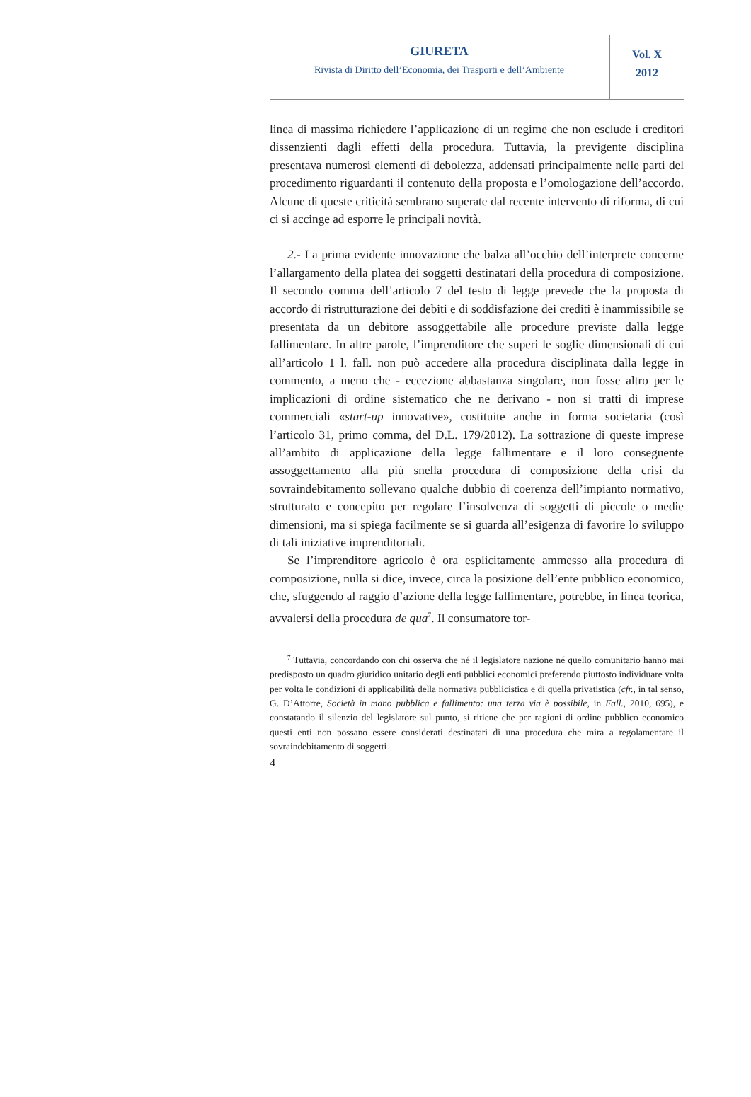GIURETA
Rivista di Diritto dell’Economia, dei Trasporti e dell’Ambiente
Vol. X
2012
linea di massima richiedere l’applicazione di un regime che non esclude i creditori dissenzienti dagli effetti della procedura. Tuttavia, la previgente disciplina presentava numerosi elementi di debolezza, addensati principalmente nelle parti del procedimento riguardanti il contenuto della proposta e l’omologazione dell’accordo. Alcune di queste criticità sembrano superate dal recente intervento di riforma, di cui ci si accinge ad esporre le principali novità.
2.- La prima evidente innovazione che balza all’occhio dell’interprete concerne l’allargamento della platea dei soggetti destinatari della procedura di composizione. Il secondo comma dell’articolo 7 del testo di legge prevede che la proposta di accordo di ristrutturazione dei debiti e di soddisfazione dei crediti è inammissibile se presentata da un debitore assoggettabile alle procedure previste dalla legge fallimentare. In altre parole, l’imprenditore che superi le soglie dimensionali di cui all’articolo 1 l. fall. non può accedere alla procedura disciplinata dalla legge in commento, a meno che - eccezione abbastanza singolare, non fosse altro per le implicazioni di ordine sistematico che ne derivano - non si tratti di imprese commerciali «start-up innovative», costituite anche in forma societaria (così l’articolo 31, primo comma, del D.L. 179/2012). La sottrazione di queste imprese all’ambito di applicazione della legge fallimentare e il loro conseguente assoggettamento alla più snella procedura di composizione della crisi da sovraindebitamento sollevano qualche dubbio di coerenza dell’impianto normativo, strutturato e concepito per regolare l’insolvenza di soggetti di piccole o medie dimensioni, ma si spiega facilmente se si guarda all’esigenza di favorire lo sviluppo di tali iniziative imprenditoriali.
Se l’imprenditore agricolo è ora esplicitamente ammesso alla procedura di composizione, nulla si dice, invece, circa la posizione dell’ente pubblico economico, che, sfuggendo al raggio d’azione della legge fallimentare, potrebbe, in linea teorica, avvalersi della procedura de qua<sup>7</sup>. Il consumatore tor-
<sup>7</sup> Tuttavia, concordando con chi osserva che né il legislatore nazione né quello comunitario hanno mai predisposto un quadro giuridico unitario degli enti pubblici economici preferendo piuttosto individuare volta per volta le condizioni di applicabilità della normativa pubblicistica e di quella privatistica (cfr., in tal senso, G. D’Attorre, Società in mano pubblica e fallimento: una terza via è possibile, in Fall., 2010, 695), e constatando il silenzio del legislatore sul punto, si ritiene che per ragioni di ordine pubblico economico questi enti non possano essere considerati destinatari di una procedura che mira a regolamentare il sovraindebitamento di soggetti
4